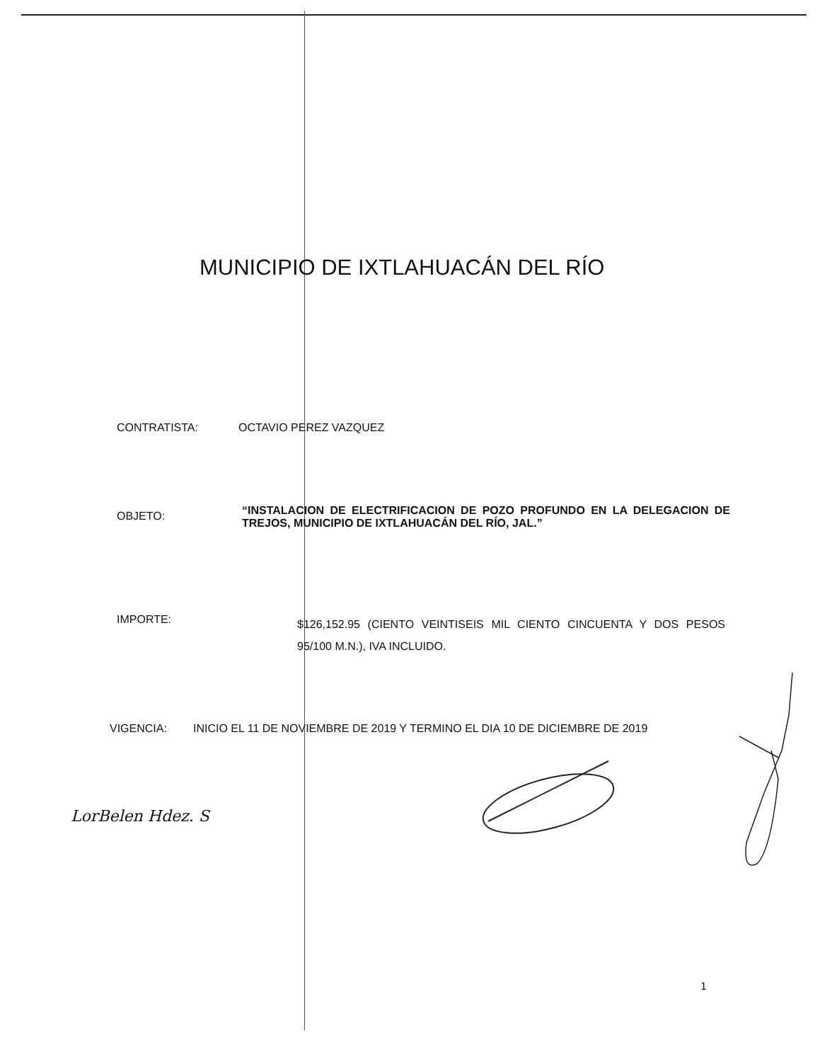MUNICIPIO DE IXTLAHUACÁN DEL RÍO
CONTRATISTA: OCTAVIO PEREZ VAZQUEZ
OBJETO: “INSTALACION DE ELECTRIFICACION DE POZO PROFUNDO EN LA DELEGACION DE TREJOS, MUNICIPIO DE IXTLAHUACÁN DEL RÍO, JAL.”
IMPORTE: $126,152.95 (CIENTO VEINTISEIS MIL CIENTO CINCUENTA Y DOS PESOS 95/100 M.N.), IVA INCLUIDO.
VIGENCIA: INICIO EL 11 DE NOVIEMBRE DE 2019 Y TERMINO EL DIA 10 DE DICIEMBRE DE 2019
LorBelen Hdez. S
1